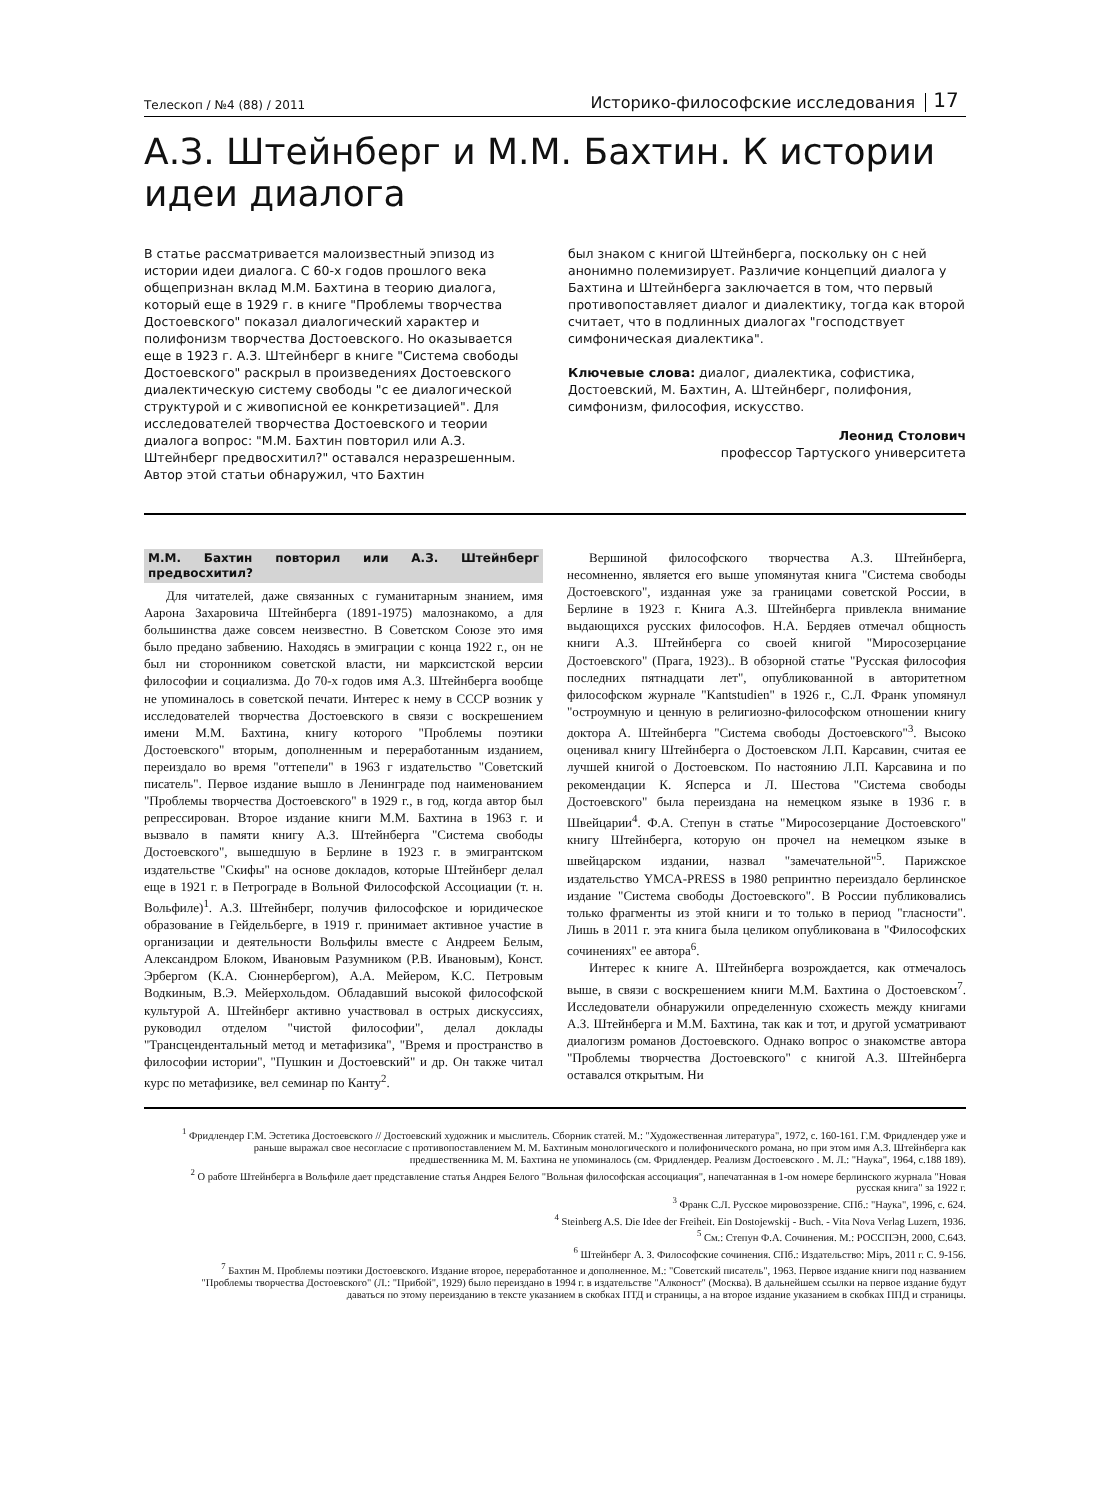Телескоп / №4 (88) / 2011 Историко-философские исследования 17
А.З. Штейнберг и М.М. Бахтин. К истории идеи диалога
В статье рассматривается малоизвестный эпизод из истории идеи диалога. С 60-х годов прошлого века общепризнан вклад М.М. Бахтина в теорию диалога, который еще в 1929 г. в книге "Проблемы творчества Достоевского" показал диалогический характер и полифонизм творчества Достоевского. Но оказывается еще в 1923 г. А.З. Штейнберг в книге "Система свободы Достоевского" раскрыл в произведениях Достоевского диалектическую систему свободы "с ее диалогической структурой и с живописной ее конкретизацией". Для исследователей творчества Достоевского и теории диалога вопрос: "М.М. Бахтин повторил или А.З. Штейнберг предвосхитил?" оставался неразрешенным. Автор этой статьи обнаружил, что Бахтин
был знаком с книгой Штейнберга, поскольку он с ней анонимно полемизирует. Различие концепций диалога у Бахтина и Штейнберга заключается в том, что первый противопоставляет диалог и диалектику, тогда как второй считает, что в подлинных диалогах "господствует симфоническая диалектика".
Ключевые слова: диалог, диалектика, софистика, Достоевский, М. Бахтин, А. Штейнберг, полифония, симфонизм, философия, искусство.
Леонид Столович
профессор Тартуского университета
М.М. Бахтин повторил или А.З. Штейнберг предвосхитил?
Для читателей, даже связанных с гуманитарным знанием, имя Аарона Захаровича Штейнберга (1891-1975) малознакомо, а для большинства даже совсем неизвестно. В Советском Союзе это имя было предано забвению. Находясь в эмиграции с конца 1922 г., он не был ни сторонником советской власти, ни марксистской версии философии и социализма. До 70-х годов имя А.З. Штейнберга вообще не упоминалось в советской печати. Интерес к нему в СССР возник у исследователей творчества Достоевского в связи с воскрешением имени М.М. Бахтина, книгу которого "Проблемы поэтики Достоевского" вторым, дополненным и переработанным изданием, переиздало во время "оттепели" в 1963 г издательство "Советский писатель". Первое издание вышло в Ленинграде под наименованием "Проблемы творчества Достоевского" в 1929 г., в год, когда автор был репрессирован. Второе издание книги М.М. Бахтина в 1963 г. и вызвало в памяти книгу А.З. Штейнберга "Система свободы Достоевского", вышедшую в Берлине в 1923 г. в эмигрантском издательстве "Скифы" на основе докладов, которые Штейнберг делал еще в 1921 г. в Петрограде в Вольной Философской Ассоциации (т. н. Вольфиле)<sup>1</sup>. А.З. Штейнберг, получив философское и юридическое образование в Гейдельберге, в 1919 г. принимает активное участие в организации и деятельности Вольфилы вместе с Андреем Белым, Александром Блоком, Ивановым Разумником (Р.В. Ивановым), Конст. Эрбергом (К.А. Сюннербергом), А.А. Мейером, К.С. Петровым Водкиным, В.Э. Мейерхольдом. Обладавший высокой философской культурой А. Штейнберг активно участвовал в острых дискуссиях, руководил отделом "чистой философии", делал доклады "Трансцендентальный метод и метафизика", "Время и пространство в философии истории", "Пушкин и Достоевский" и др. Он также читал курс по метафизике, вел семинар по Канту<sup>2</sup>.
Вершиной философского творчества А.З. Штейнберга, несомненно, является его выше упомянутая книга "Система свободы Достоевского", изданная уже за границами советской России, в Берлине в 1923 г. Книга А.З. Штейнберга привлекла внимание выдающихся русских философов. Н.А. Бердяев отмечал общность книги А.З. Штейнберга со своей книгой "Миросозерцание Достоевского" (Прага, 1923).. В обзорной статье "Русская философия последних пятнадцати лет", опубликованной в авторитетном философском журнале "Kantstudien" в 1926 г., С.Л. Франк упомянул "остроумную и ценную в религиозно-философском отношении книгу доктора А. Штейнберга "Система свободы Достоевского"<sup>3</sup>. Высоко оценивал книгу Штейнберга о Достоевском Л.П. Карсавин, считая ее лучшей книгой о Достоевском. По настоянию Л.П. Карсавина и по рекомендации К. Ясперса и Л. Шестова "Система свободы Достоевского" была переиздана на немецком языке в 1936 г. в Швейцарии<sup>4</sup>. Ф.А. Степун в статье "Миросозерцание Достоевского" книгу Штейнберга, которую он прочел на немецком языке в швейцарском издании, назвал "замечательной"<sup>5</sup>. Парижское издательство YMCA-PRESS в 1980 репринтно переиздало берлинское издание "Система свободы Достоевского". В России публиковались только фрагменты из этой книги и то только в период "гласности". Лишь в 2011 г. эта книга была целиком опубликована в "Философских сочинениях" ее автора<sup>6</sup>.
Интерес к книге А. Штейнберга возрождается, как отмечалось выше, в связи с воскрешением книги М.М. Бахтина о Достоевском<sup>7</sup>. Исследователи обнаружили определенную схожесть между книгами А.З. Штейнберга и М.М. Бахтина, так как и тот, и другой усматривают диалогизм романов Достоевского. Однако вопрос о знакомстве автора "Проблемы творчества Достоевского" с книгой А.З. Штейнберга оставался открытым. Ни
<sup>1</sup> Фридлендер Г.М. Эстетика Достоевского // Достоевский художник и мыслитель. Сборник статей. М.: "Художественная литература", 1972, с. 160-161. Г.М. Фридлендер уже и раньше выражал свое несогласие с противопоставлением М. М. Бахтиным монологического и полифонического романа, но при этом имя А.З. Штейнберга как предшественника М. М. Бахтина не упоминалось (см. Фридлендер. Реализм Достоевского . М. Л.: "Наука", 1964, с.188 189).
<sup>2</sup> О работе Штейнберга в Вольфиле дает представление статья Андрея Белого "Вольная философская ассоциация", напечатанная в 1-ом номере берлинского журнала "Новая русская книга" за 1922 г.
<sup>3</sup> Франк С.Л. Русское мировоззрение. СПб.: "Наука", 1996, с. 624.
<sup>4</sup> Steinberg A.S. Die Idee der Freiheit. Ein Dostojewskij - Buch. - Vita Nova Verlag Luzern, 1936.
<sup>5</sup> См.: Степун Ф.А. Сочинения. М.: РОССПЭН, 2000, С.643.
<sup>6</sup> Штейнберг А. З. Философские сочинения. СПб.: Издательство: Міръ, 2011 г. С. 9-156.
<sup>7</sup> Бахтин М. Проблемы поэтики Достоевского. Издание второе, переработанное и дополненное. М.: "Советский писатель", 1963. Первое издание книги под названием "Проблемы творчества Достоевского" (Л.: "Прибой", 1929) было переиздано в 1994 г. в издательстве "Алконост" (Москва). В дальнейшем ссылки на первое издание будут даваться по этому переизданию в тексте указанием в скобках ПТД и страницы, а на второе издание указанием в скобках ППД и страницы.